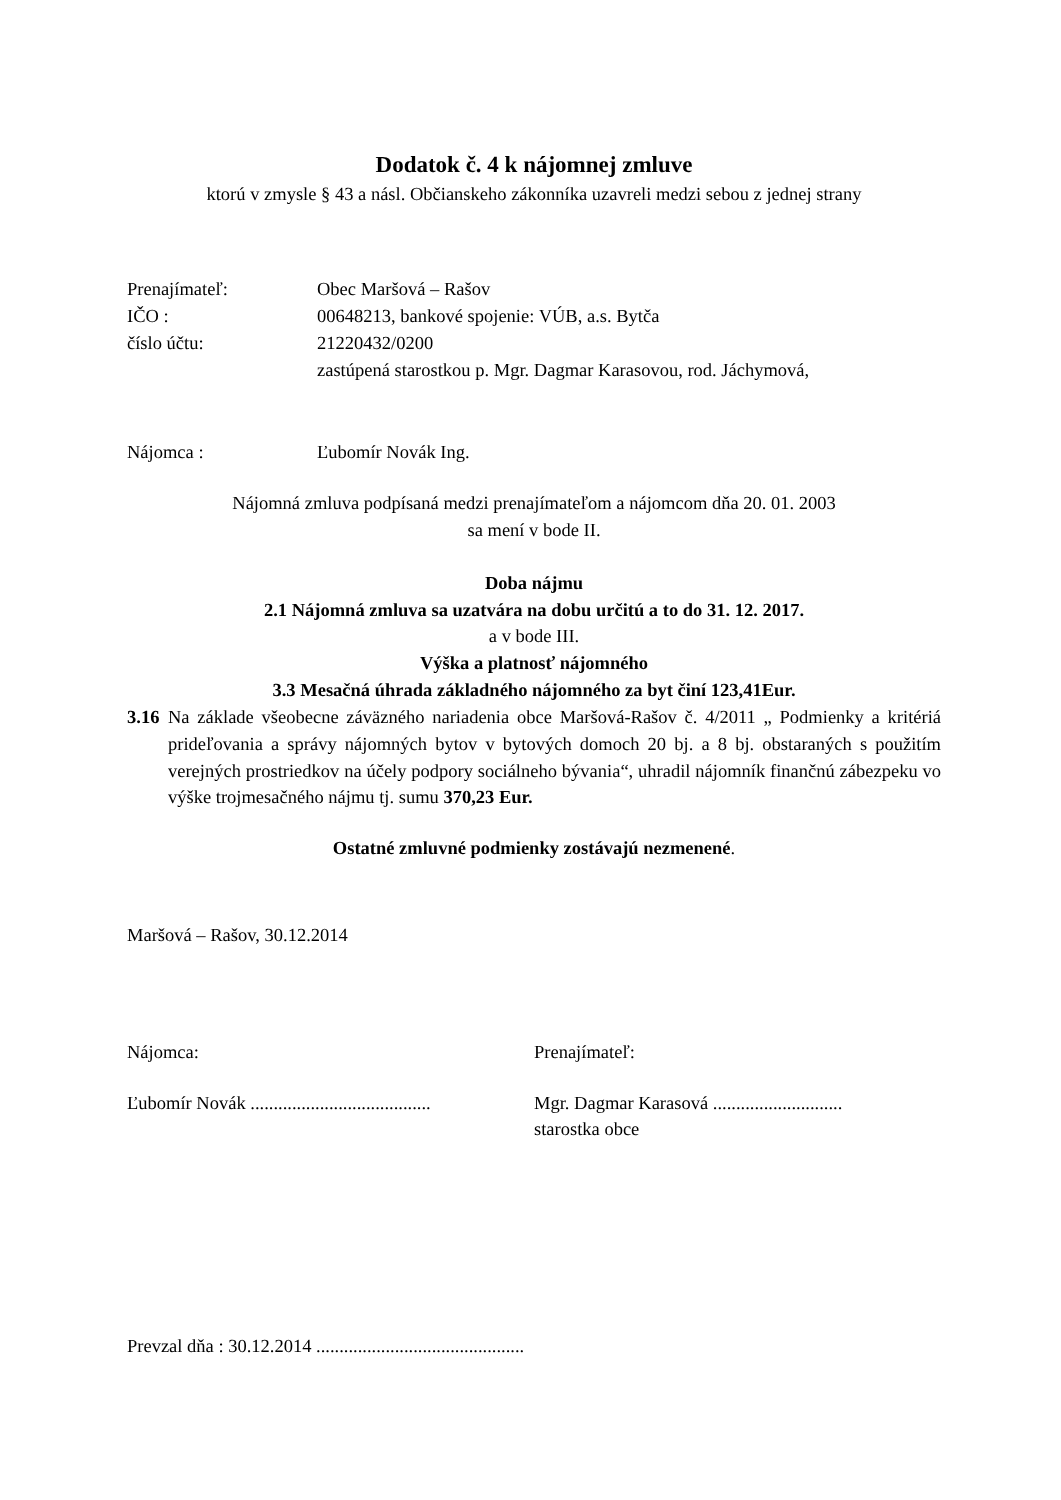Dodatok č. 4 k nájomnej zmluve
ktorú v zmysle § 43 a násl. Občianskeho zákonníka uzavreli medzi sebou z jednej strany
Prenajímateľ: Obec Maršová – Rašov
IČO : 00648213, bankové spojenie: VÚB, a.s. Bytča
číslo účtu: 21220432/0200
zastúpená starostkou p. Mgr. Dagmar Karasovou, rod. Jáchymová,
Nájomca : Ľubomír Novák Ing.
Nájomná zmluva podpísaná medzi prenajímateľom a nájomcom dňa 20. 01. 2003
sa mení v bode II.
Doba nájmu
2.1 Nájomná zmluva sa uzatvára na dobu určitú a to do 31. 12. 2017.
a v bode III.
Výška a platnosť nájomného
3.3 Mesačná úhrada základného nájomného za byt činí 123,41Eur.
3.16 Na základe všeobecne záväzného nariadenia obce Maršová-Rašov č. 4/2011 „ Podmienky a kritériá prideľovania a správy nájomných bytov v bytových domoch 20 bj. a 8 bj. obstaraných s použitím verejných prostriedkov na účely podpory sociálneho bývania“, uhradil nájomník finančnú zábezpeku vo výške trojmesačného nájmu tj. sumu 370,23 Eur.
Ostatné zmluvné podmienky zostávajú nezmenené.
Maršová – Rašov, 30.12.2014
Nájomca: Prenajímateľ:
Ľubomír Novák .......................................
Mgr. Dagmar Karasová ............................
starostka obce
Prevzal dňa : 30.12.2014 .............................................